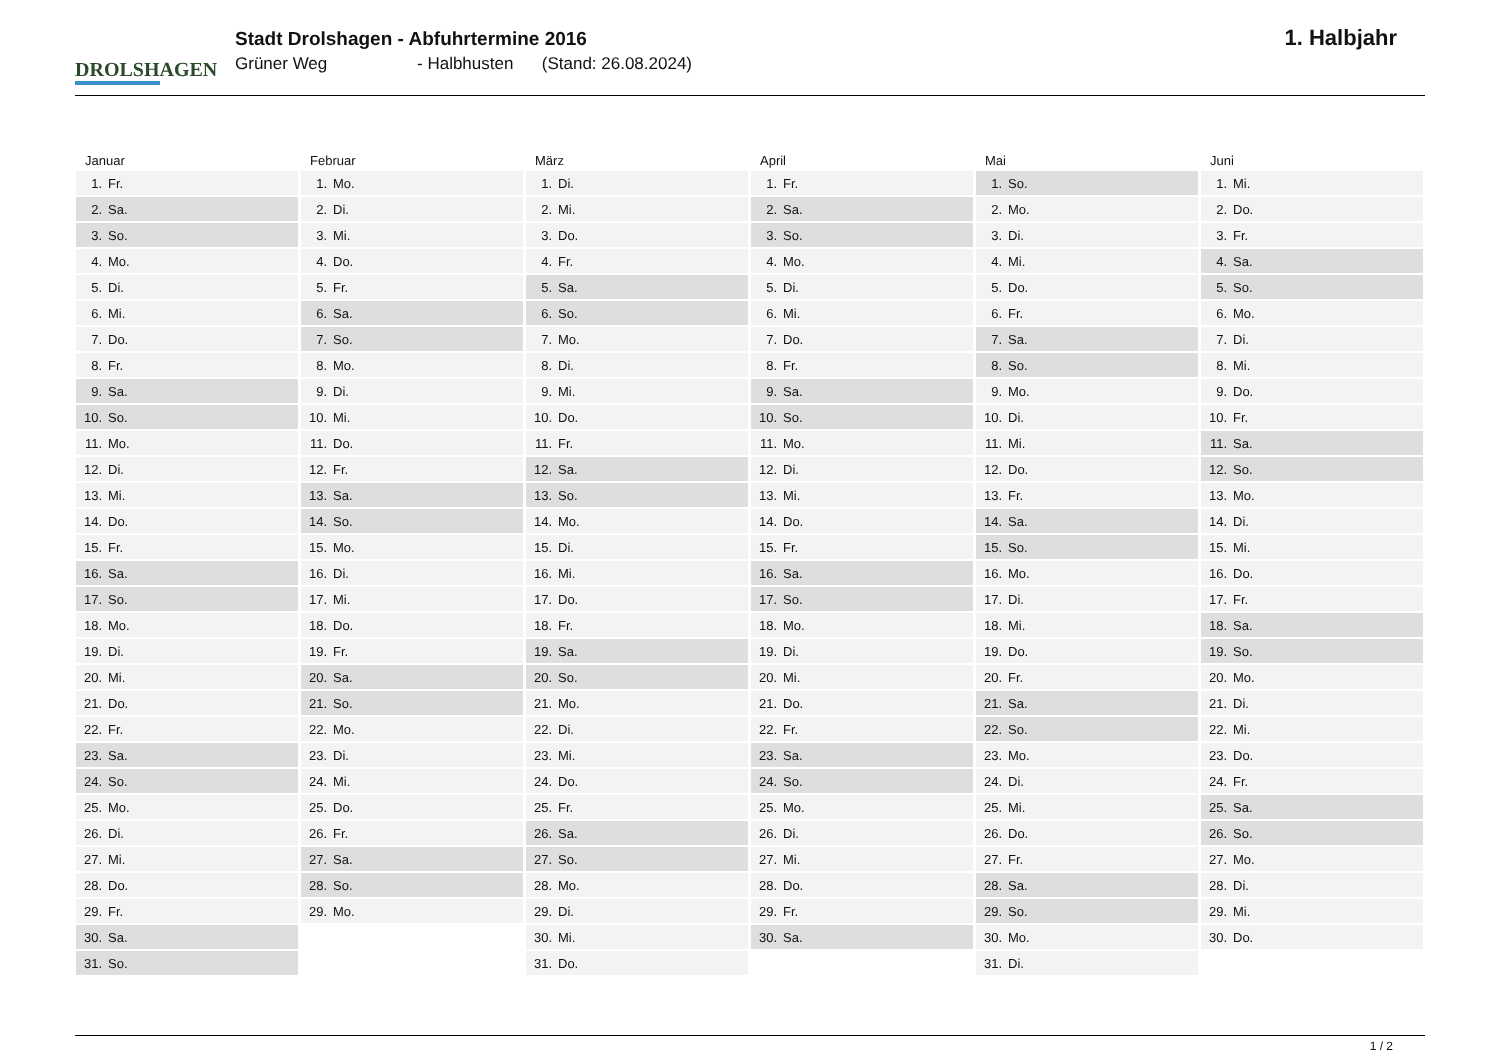DROLSHAGEN
Stadt Drolshagen - Abfuhrtermine 2016
Grüner Weg - Halbhusten (Stand: 26.08.2024)
1. Halbjahr
Januar
| 1. | Fr. |
| 2. | Sa. |
| 3. | So. |
| 4. | Mo. |
| 5. | Di. |
| 6. | Mi. |
| 7. | Do. |
| 8. | Fr. |
| 9. | Sa. |
| 10. | So. |
| 11. | Mo. |
| 12. | Di. |
| 13. | Mi. |
| 14. | Do. |
| 15. | Fr. |
| 16. | Sa. |
| 17. | So. |
| 18. | Mo. |
| 19. | Di. |
| 20. | Mi. |
| 21. | Do. |
| 22. | Fr. |
| 23. | Sa. |
| 24. | So. |
| 25. | Mo. |
| 26. | Di. |
| 27. | Mi. |
| 28. | Do. |
| 29. | Fr. |
| 30. | Sa. |
| 31. | So. |
Februar
| 1. | Mo. |
| 2. | Di. |
| 3. | Mi. |
| 4. | Do. |
| 5. | Fr. |
| 6. | Sa. |
| 7. | So. |
| 8. | Mo. |
| 9. | Di. |
| 10. | Mi. |
| 11. | Do. |
| 12. | Fr. |
| 13. | Sa. |
| 14. | So. |
| 15. | Mo. |
| 16. | Di. |
| 17. | Mi. |
| 18. | Do. |
| 19. | Fr. |
| 20. | Sa. |
| 21. | So. |
| 22. | Mo. |
| 23. | Di. |
| 24. | Mi. |
| 25. | Do. |
| 26. | Fr. |
| 27. | Sa. |
| 28. | So. |
| 29. | Mo. |
März
| 1. | Di. |
| 2. | Mi. |
| 3. | Do. |
| 4. | Fr. |
| 5. | Sa. |
| 6. | So. |
| 7. | Mo. |
| 8. | Di. |
| 9. | Mi. |
| 10. | Do. |
| 11. | Fr. |
| 12. | Sa. |
| 13. | So. |
| 14. | Mo. |
| 15. | Di. |
| 16. | Mi. |
| 17. | Do. |
| 18. | Fr. |
| 19. | Sa. |
| 20. | So. |
| 21. | Mo. |
| 22. | Di. |
| 23. | Mi. |
| 24. | Do. |
| 25. | Fr. |
| 26. | Sa. |
| 27. | So. |
| 28. | Mo. |
| 29. | Di. |
| 30. | Mi. |
| 31. | Do. |
April
| 1. | Fr. |
| 2. | Sa. |
| 3. | So. |
| 4. | Mo. |
| 5. | Di. |
| 6. | Mi. |
| 7. | Do. |
| 8. | Fr. |
| 9. | Sa. |
| 10. | So. |
| 11. | Mo. |
| 12. | Di. |
| 13. | Mi. |
| 14. | Do. |
| 15. | Fr. |
| 16. | Sa. |
| 17. | So. |
| 18. | Mo. |
| 19. | Di. |
| 20. | Mi. |
| 21. | Do. |
| 22. | Fr. |
| 23. | Sa. |
| 24. | So. |
| 25. | Mo. |
| 26. | Di. |
| 27. | Mi. |
| 28. | Do. |
| 29. | Fr. |
| 30. | Sa. |
Mai
| 1. | So. |
| 2. | Mo. |
| 3. | Di. |
| 4. | Mi. |
| 5. | Do. |
| 6. | Fr. |
| 7. | Sa. |
| 8. | So. |
| 9. | Mo. |
| 10. | Di. |
| 11. | Mi. |
| 12. | Do. |
| 13. | Fr. |
| 14. | Sa. |
| 15. | So. |
| 16. | Mo. |
| 17. | Di. |
| 18. | Mi. |
| 19. | Do. |
| 20. | Fr. |
| 21. | Sa. |
| 22. | So. |
| 23. | Mo. |
| 24. | Di. |
| 25. | Mi. |
| 26. | Do. |
| 27. | Fr. |
| 28. | Sa. |
| 29. | So. |
| 30. | Mo. |
| 31. | Di. |
Juni
| 1. | Mi. |
| 2. | Do. |
| 3. | Fr. |
| 4. | Sa. |
| 5. | So. |
| 6. | Mo. |
| 7. | Di. |
| 8. | Mi. |
| 9. | Do. |
| 10. | Fr. |
| 11. | Sa. |
| 12. | So. |
| 13. | Mo. |
| 14. | Di. |
| 15. | Mi. |
| 16. | Do. |
| 17. | Fr. |
| 18. | Sa. |
| 19. | So. |
| 20. | Mo. |
| 21. | Di. |
| 22. | Mi. |
| 23. | Do. |
| 24. | Fr. |
| 25. | Sa. |
| 26. | So. |
| 27. | Mo. |
| 28. | Di. |
| 29. | Mi. |
| 30. | Do. |
1 / 2